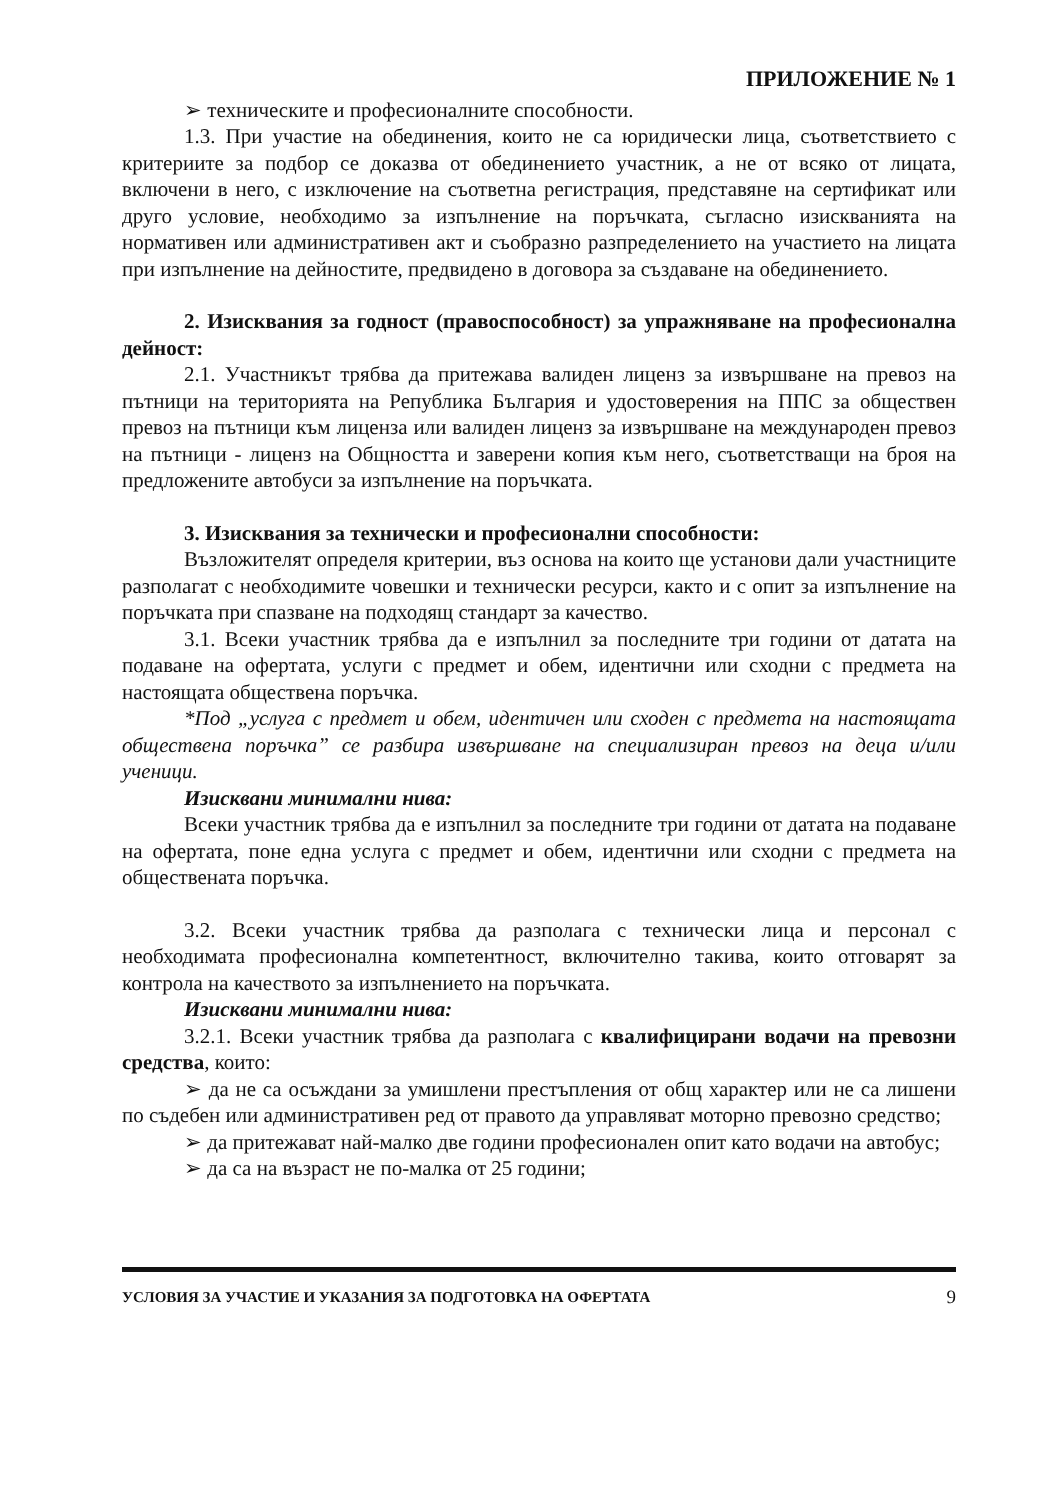ПРИЛОЖЕНИЕ № 1
➢ техническите и професионалните способности.
1.3. При участие на обединения, които не са юридически лица, съответствието с критериите за подбор се доказва от обединението участник, а не от всяко от лицата, включени в него, с изключение на съответна регистрация, представяне на сертификат или друго условие, необходимо за изпълнение на поръчката, съгласно изискванията на нормативен или административен акт и съобразно разпределението на участието на лицата при изпълнение на дейностите, предвидено в договора за създаване на обединението.
2. Изисквания за годност (правоспособност) за упражняване на професионална дейност:
2.1. Участникът трябва да притежава валиден лиценз за извършване на превоз на пътници на територията на Република България и удостоверения на ППС за обществен превоз на пътници към лиценза или валиден лиценз за извършване на международен превоз на пътници - лиценз на Общността и заверени копия към него, съответстващи на броя на предложените автобуси за изпълнение на поръчката.
3. Изисквания за технически и професионални способности:
Възложителят определя критерии, въз основа на които ще установи дали участниците разполагат с необходимите човешки и технически ресурси, както и с опит за изпълнение на поръчката при спазване на подходящ стандарт за качество.
3.1. Всеки участник трябва да е изпълнил за последните три години от датата на подаване на офертата, услуги с предмет и обем, идентични или сходни с предмета на настоящата обществена поръчка.
*Под „услуга с предмет и обем, идентичен или сходен с предмета на настоящата обществена поръчка” се разбира извършване на специализиран превоз на деца и/или ученици.
Изисквани минимални нива:
Всеки участник трябва да е изпълнил за последните три години от датата на подаване на офертата, поне една услуга с предмет и обем, идентични или сходни с предмета на обществената поръчка.
3.2. Всеки участник трябва да разполага с технически лица и персонал с необходимата професионална компетентност, включително такива, които отговарят за контрола на качеството за изпълнението на поръчката.
Изисквани минимални нива:
3.2.1. Всеки участник трябва да разполага с квалифицирани водачи на превозни средства, които:
➢ да не са осъждани за умишлени престъпления от общ характер или не са лишени по съдебен или административен ред от правото да управляват моторно превозно средство;
➢ да притежават най-малко две години професионален опит като водачи на автобус;
➢ да са на възраст не по-малка от 25 години;
УСЛОВИЯ ЗА УЧАСТИЕ И УКАЗАНИЯ ЗА ПОДГОТОВКА НА ОФЕРТАТА 9